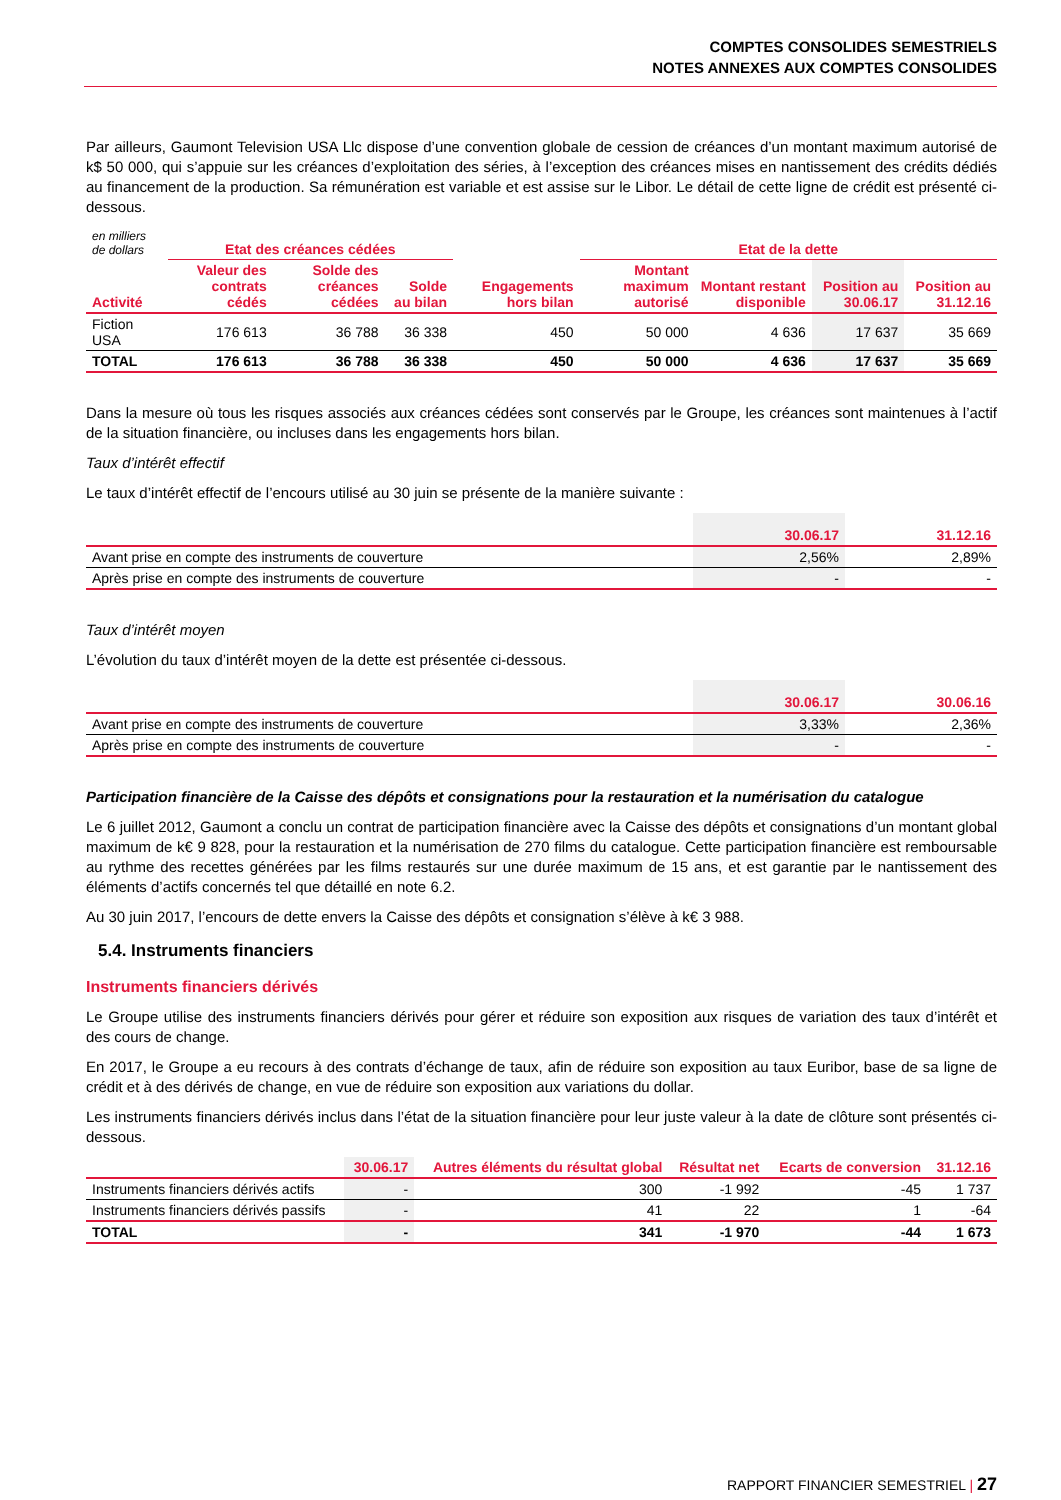COMPTES CONSOLIDES SEMESTRIELS
NOTES ANNEXES AUX COMPTES CONSOLIDES
Par ailleurs, Gaumont Television USA Llc dispose d’une convention globale de cession de créances d’un montant maximum autorisé de k$ 50 000, qui s’appuie sur les créances d’exploitation des séries, à l’exception des créances mises en nantissement des crédits dédiés au financement de la production. Sa rémunération est variable et est assise sur le Libor. Le détail de cette ligne de crédit est présenté ci-dessous.
| en milliers de dollars | Etat des créances cédées | | | | Etat de la dette | | | |
| Activité | Valeur des contrats cédés | Solde des créances cédées | Solde au bilan | Engagements hors bilan | Montant maximum autorisé | Montant restant disponible | Position au 30.06.17 | Position au 31.12.16 |
| Fiction USA | 176 613 | 36 788 | 36 338 | 450 | 50 000 | 4 636 | 17 637 | 35 669 |
| TOTAL | 176 613 | 36 788 | 36 338 | 450 | 50 000 | 4 636 | 17 637 | 35 669 |
Dans la mesure où tous les risques associés aux créances cédées sont conservés par le Groupe, les créances sont maintenues à l’actif de la situation financière, ou incluses dans les engagements hors bilan.
Taux d’intérêt effectif
Le taux d’intérêt effectif de l’encours utilisé au 30 juin se présente de la manière suivante :
| | 30.06.17 | 31.12.16 |
| --- | --- | --- |
| Avant prise en compte des instruments de couverture | 2,56% | 2,89% |
| Après prise en compte des instruments de couverture | - | - |
Taux d’intérêt moyen
L’évolution du taux d’intérêt moyen de la dette est présentée ci-dessous.
| | 30.06.17 | 30.06.16 |
| --- | --- | --- |
| Avant prise en compte des instruments de couverture | 3,33% | 2,36% |
| Après prise en compte des instruments de couverture | - | - |
Participation financière de la Caisse des dépôts et consignations pour la restauration et la numérisation du catalogue
Le 6 juillet 2012, Gaumont a conclu un contrat de participation financière avec la Caisse des dépôts et consignations d’un montant global maximum de k€ 9 828, pour la restauration et la numérisation de 270 films du catalogue. Cette participation financière est remboursable au rythme des recettes générées par les films restaurés sur une durée maximum de 15 ans, et est garantie par le nantissement des éléments d’actifs concernés tel que détaillé en note 6.2.
Au 30 juin 2017, l’encours de dette envers la Caisse des dépôts et consignation s’élève à k€ 3 988.
5.4. Instruments financiers
Instruments financiers dérivés
Le Groupe utilise des instruments financiers dérivés pour gérer et réduire son exposition aux risques de variation des taux d’intérêt et des cours de change.
En 2017, le Groupe a eu recours à des contrats d’échange de taux, afin de réduire son exposition au taux Euribor, base de sa ligne de crédit et à des dérivés de change, en vue de réduire son exposition aux variations du dollar.
Les instruments financiers dérivés inclus dans l’état de la situation financière pour leur juste valeur à la date de clôture sont présentés ci-dessous.
| | 30.06.17 | Autres éléments du résultat global | Résultat net | Ecarts de conversion | 31.12.16 |
| --- | --- | --- | --- | --- | --- |
| Instruments financiers dérivés actifs | - | 300 | -1 992 | -45 | 1 737 |
| Instruments financiers dérivés passifs | - | 41 | 22 | 1 | -64 |
| TOTAL | - | 341 | -1 970 | -44 | 1 673 |
RAPPORT FINANCIER SEMESTRIEL | 27